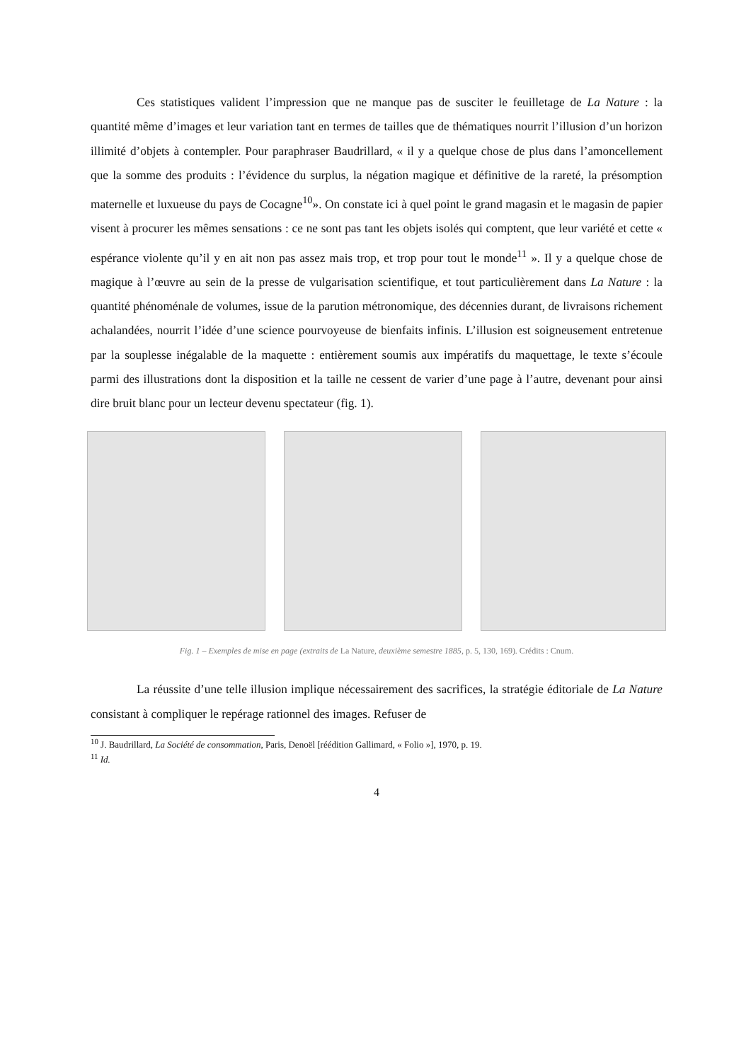Ces statistiques valident l’impression que ne manque pas de susciter le feuilletage de La Nature : la quantité même d’images et leur variation tant en termes de tailles que de thématiques nourrit l’illusion d’un horizon illimité d’objets à contempler. Pour paraphraser Baudrillard, « il y a quelque chose de plus dans l’amoncellement que la somme des produits : l’évidence du surplus, la négation magique et définitive de la rareté, la présomption maternelle et luxueuse du pays de Cocagne<sup>10</sup>». On constate ici à quel point le grand magasin et le magasin de papier visent à procurer les mêmes sensations : ce ne sont pas tant les objets isolés qui comptent, que leur variété et cette « espérance violente qu’il y en ait non pas assez mais trop, et trop pour tout le monde<sup>11</sup> ». Il y a quelque chose de magique à l’œuvre au sein de la presse de vulgarisation scientifique, et tout particulièrement dans La Nature : la quantité phénoménale de volumes, issue de la parution métronomique, des décennies durant, de livraisons richement achalandées, nourrit l’idée d’une science pourvoyeuse de bienfaits infinis. L’illusion est soigneusement entretenue par la souplesse inégalable de la maquette : entièrement soumis aux impératifs du maquettage, le texte s’écoule parmi des illustrations dont la disposition et la taille ne cessent de varier d’une page à l’autre, devenant pour ainsi dire bruit blanc pour un lecteur devenu spectateur (fig. 1).
Fig. 1 – Exemples de mise en page (extraits de La Nature, deuxième semestre 1885, p. 5, 130, 169). Crédits : Cnum.
La réussite d’une telle illusion implique nécessairement des sacrifices, la stratégie éditoriale de La Nature consistant à compliquer le repérage rationnel des images. Refuser de
<sup>10</sup> J. Baudrillard, La Société de consommation, Paris, Denoël [réédition Gallimard, « Folio »], 1970, p. 19.
<sup>11</sup> Id.
4